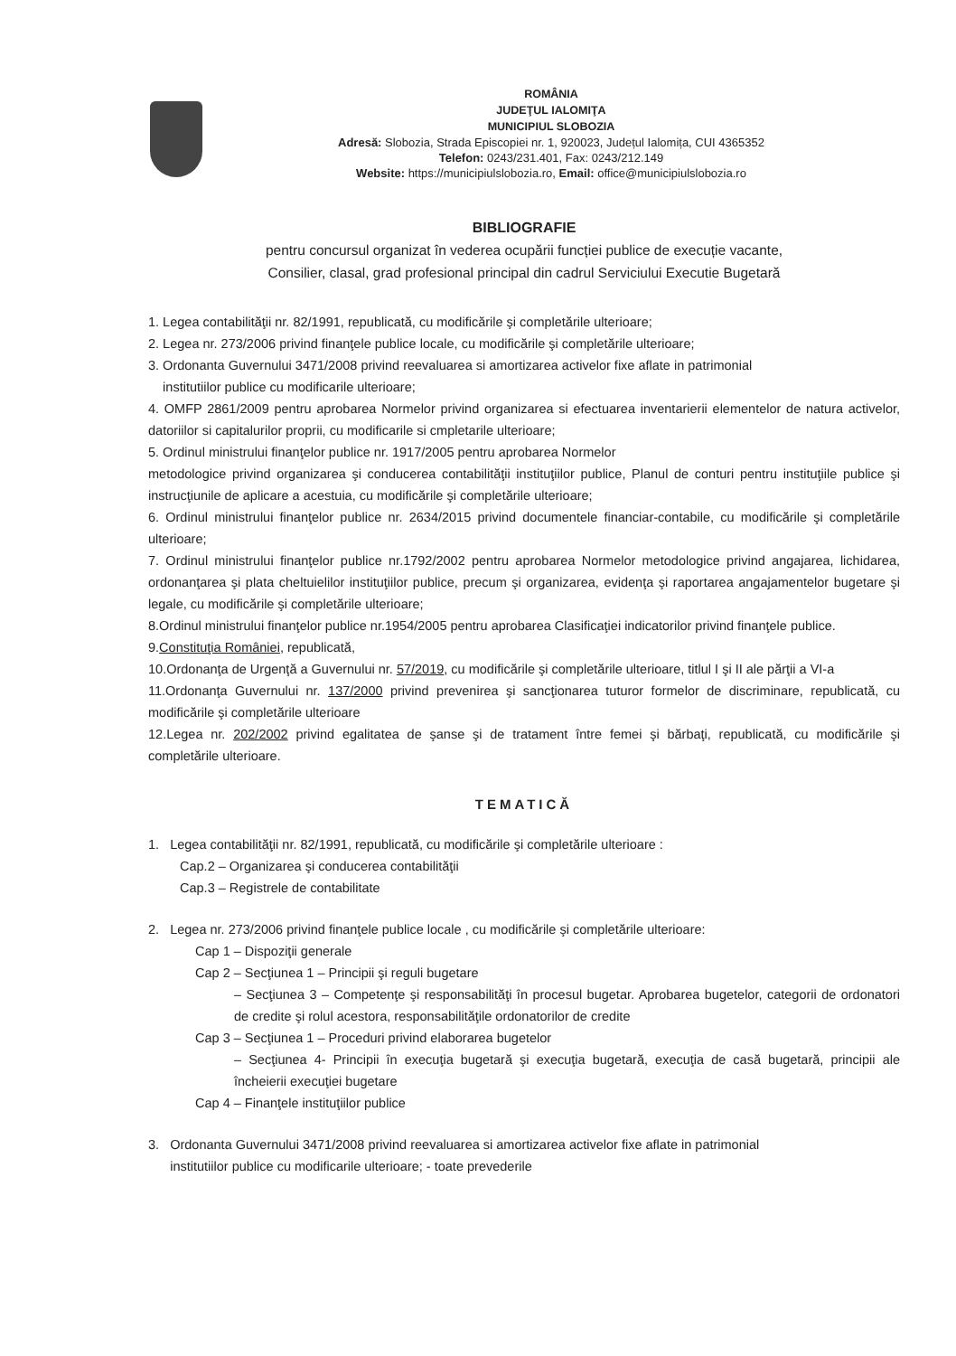ROMÂNIA
JUDEŢUL IALOMIŢA
MUNICIPIUL SLOBOZIA
Adresă: Slobozia, Strada Episcopiei nr. 1, 920023, Județul Ialomița, CUI 4365352
Telefon: 0243/231.401, Fax: 0243/212.149
Website: https://municipiulslobozia.ro, Email: office@municipiulslobozia.ro
BIBLIOGRAFIE
pentru concursul organizat în vederea ocupării funcției publice de execuție vacante,
Consilier, clasal, grad profesional principal din cadrul Serviciului Executie Bugetară
1. Legea contabilităţii nr. 82/1991, republicată, cu modificările şi completările ulterioare;
2. Legea nr. 273/2006 privind finanţele publice locale, cu modificările şi completările ulterioare;
3. Ordonanta Guvernului 3471/2008 privind reevaluarea si amortizarea activelor fixe aflate in patrimonial
institutiilor publice cu modificarile ulterioare;
4. OMFP 2861/2009 pentru aprobarea Normelor privind organizarea si efectuarea inventarierii elementelor de natura activelor, datoriilor si capitalurilor proprii, cu modificarile si cmpletarile ulterioare;
5. Ordinul ministrului finanţelor publice nr. 1917/2005 pentru aprobarea Normelor
metodologice privind organizarea şi conducerea contabilităţii instituţiilor publice, Planul de conturi pentru instituţiile publice şi instrucţiunile de aplicare a acestuia, cu modificările şi completările ulterioare;
6. Ordinul ministrului finanţelor publice nr. 2634/2015 privind documentele financiar-contabile, cu modificările şi completările ulterioare;
7. Ordinul ministrului finanţelor publice nr.1792/2002 pentru aprobarea Normelor metodologice privind angajarea, lichidarea, ordonanţarea şi plata cheltuielilor instituţiilor publice, precum şi organizarea, evidenţa şi raportarea angajamentelor bugetare şi legale, cu modificările şi completările ulterioare;
8.Ordinul ministrului finanţelor publice nr.1954/2005 pentru aprobarea Clasificaţiei indicatorilor privind finanţele publice.
9.Constituţia României, republicată,
10.Ordonanţa de Urgenţă a Guvernului nr. 57/2019, cu modificările şi completările ulterioare, titlul I şi II ale părţii a VI-a
11.Ordonanţa Guvernului nr. 137/2000 privind prevenirea şi sancţionarea tuturor formelor de discriminare, republicată, cu modificările şi completările ulterioare
12.Legea nr. 202/2002 privind egalitatea de şanse şi de tratament între femei şi bărbaţi, republicată, cu modificările şi completările ulterioare.
TEMATICĂ
1. Legea contabilităţii nr. 82/1991, republicată, cu modificările şi completările ulterioare :
Cap.2 – Organizarea şi conducerea contabilităţii
Cap.3 – Registrele de contabilitate
2. Legea nr. 273/2006 privind finanţele publice locale , cu modificările şi completările ulterioare:
Cap 1 – Dispoziţii generale
Cap 2 – Secţiunea 1 – Principii şi reguli bugetare
– Secţiunea 3 – Competenţe şi responsabilităţi în procesul bugetar. Aprobarea bugetelor, categorii de ordonatori de credite şi rolul acestora, responsabilităţile ordonatorilor de credite
Cap 3 – Secţiunea 1 – Proceduri privind elaborarea bugetelor
– Secţiunea 4- Principii în execuţia bugetară şi execuţia bugetară, execuţia de casă bugetară, principii ale încheierii execuţiei bugetare
Cap 4 – Finanţele instituţiilor publice
3. Ordonanta Guvernului 3471/2008 privind reevaluarea si amortizarea activelor fixe aflate in patrimonial
institutiilor publice cu modificarile ulterioare; - toate prevederile